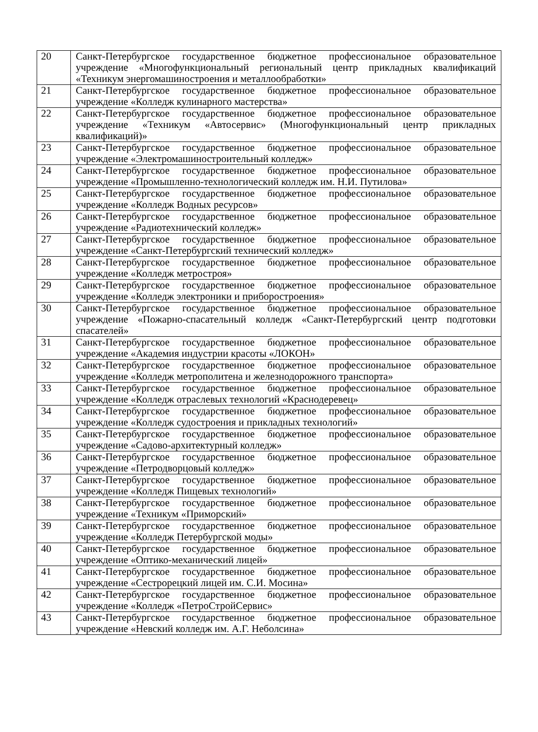| 20 | Санкт-Петербургское государственное бюджетное профессиональное образовательное учреждение «Многофункциональный региональный центр прикладных квалификаций «Техникум энергомашиностроения и металлообработки» |
| 21 | Санкт-Петербургское государственное бюджетное профессиональное образовательное учреждение «Колледж кулинарного мастерства» |
| 22 | Санкт-Петербургское государственное бюджетное профессиональное образовательное учреждение «Техникум «Автосервис» (Многофункциональный центр прикладных квалификаций)» |
| 23 | Санкт-Петербургское государственное бюджетное профессиональное образовательное учреждение «Электромашиностроительный колледж» |
| 24 | Санкт-Петербургское государственное бюджетное профессиональное образовательное учреждение «Промышленно-технологический колледж им. Н.И. Путилова» |
| 25 | Санкт-Петербургское государственное бюджетное профессиональное образовательное учреждение «Колледж Водных ресурсов» |
| 26 | Санкт-Петербургское государственное бюджетное профессиональное образовательное учреждение «Радиотехнический колледж» |
| 27 | Санкт-Петербургское государственное бюджетное профессиональное образовательное учреждение «Санкт-Петербургский технический колледж» |
| 28 | Санкт-Петербургское государственное бюджетное профессиональное образовательное учреждение «Колледж метростроя» |
| 29 | Санкт-Петербургское государственное бюджетное профессиональное образовательное учреждение «Колледж электроники и приборостроения» |
| 30 | Санкт-Петербургское государственное бюджетное профессиональное образовательное учреждение «Пожарно-спасательный колледж «Санкт-Петербургский центр подготовки спасателей» |
| 31 | Санкт-Петербургское государственное бюджетное профессиональное образовательное учреждение «Академия индустрии красоты «ЛОКОН» |
| 32 | Санкт-Петербургское государственное бюджетное профессиональное образовательное учреждение «Колледж метрополитена и железнодорожного транспорта» |
| 33 | Санкт-Петербургское государственное бюджетное профессиональное образовательное учреждение «Колледж отраслевых технологий «Краснодеревец» |
| 34 | Санкт-Петербургское государственное бюджетное профессиональное образовательное учреждение «Колледж судостроения и прикладных технологий» |
| 35 | Санкт-Петербургское государственное бюджетное профессиональное образовательное учреждение «Садово-архитектурный колледж» |
| 36 | Санкт-Петербургское государственное бюджетное профессиональное образовательное учреждение «Петродворцовый колледж» |
| 37 | Санкт-Петербургское государственное бюджетное профессиональное образовательное учреждение «Колледж Пищевых технологий» |
| 38 | Санкт-Петербургское государственное бюджетное профессиональное образовательное учреждение «Техникум «Приморский» |
| 39 | Санкт-Петербургское государственное бюджетное профессиональное образовательное учреждение «Колледж Петербургской моды» |
| 40 | Санкт-Петербургское государственное бюджетное профессиональное образовательное учреждение «Оптико-механический лицей» |
| 41 | Санкт-Петербургское государственное бюджетное профессиональное образовательное учреждение «Сестрорецкий лицей им. С.И. Мосина» |
| 42 | Санкт-Петербургское государственное бюджетное профессиональное образовательное учреждение «Колледж «ПетроСтройСервис» |
| 43 | Санкт-Петербургское государственное бюджетное профессиональное образовательное учреждение «Невский колледж им. А.Г. Неболсина» |